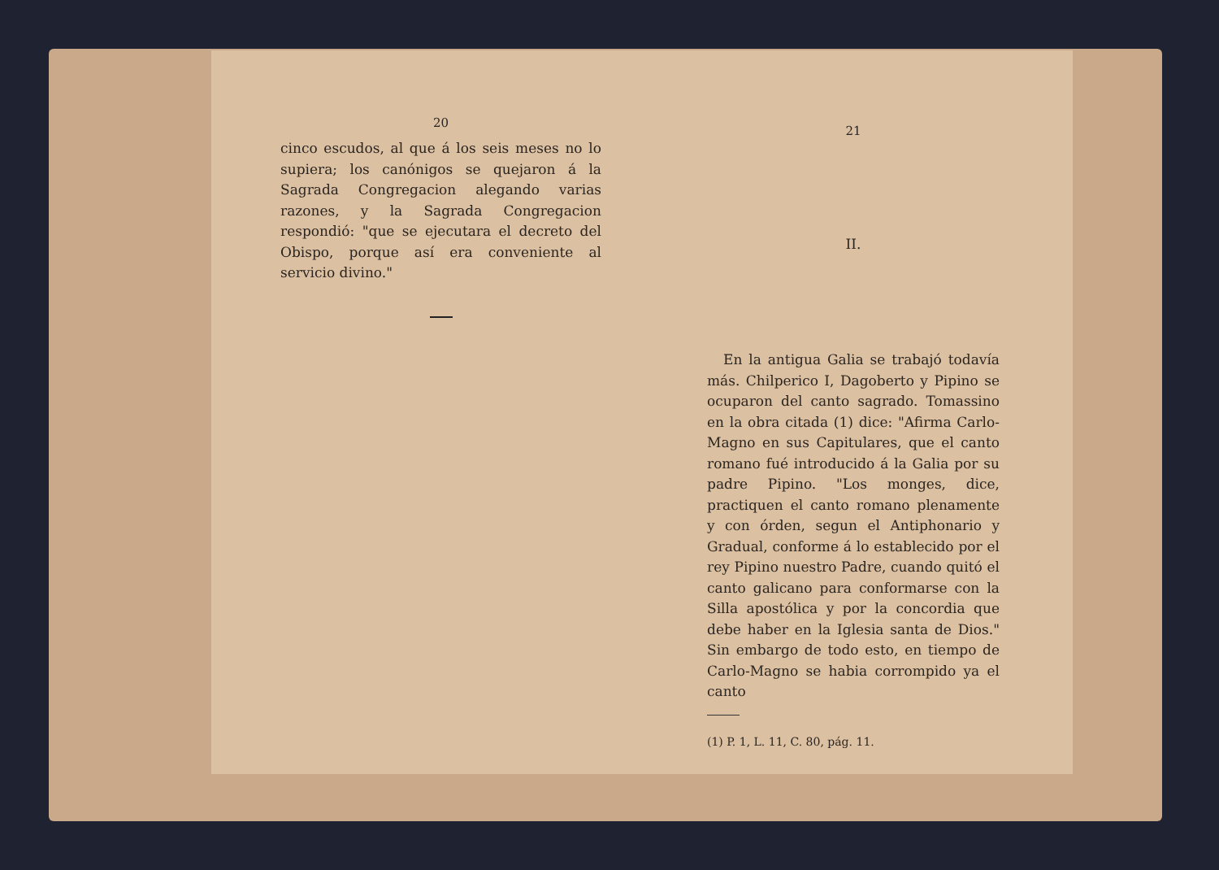20
cinco escudos, al que á los seis meses no lo supiera; los canónigos se quejaron á la Sagrada Congregacion alegando varias razones, y la Sagrada Congregacion respondió: "que se ejecutara el decreto del Obispo, porque así era conveniente al servicio divino."
21
II.
En la antigua Galia se trabajó todavía más. Chilperico I, Dagoberto y Pipino se ocuparon del canto sagrado. Tomassino en la obra citada (1) dice: "Afirma Carlo-Magno en sus Capitulares, que el canto romano fué introducido á la Galia por su padre Pipino. "Los monges, dice, practiquen el canto romano plenamente y con órden, segun el Antiphonario y Gradual, conforme á lo establecido por el rey Pipino nuestro Padre, cuando quitó el canto galicano para conformarse con la Silla apostólica y por la concordia que debe haber en la Iglesia santa de Dios." Sin embargo de todo esto, en tiempo de Carlo-Magno se habia corrompido ya el canto
(1) P. 1, L. 11, C. 80, pág. 11.